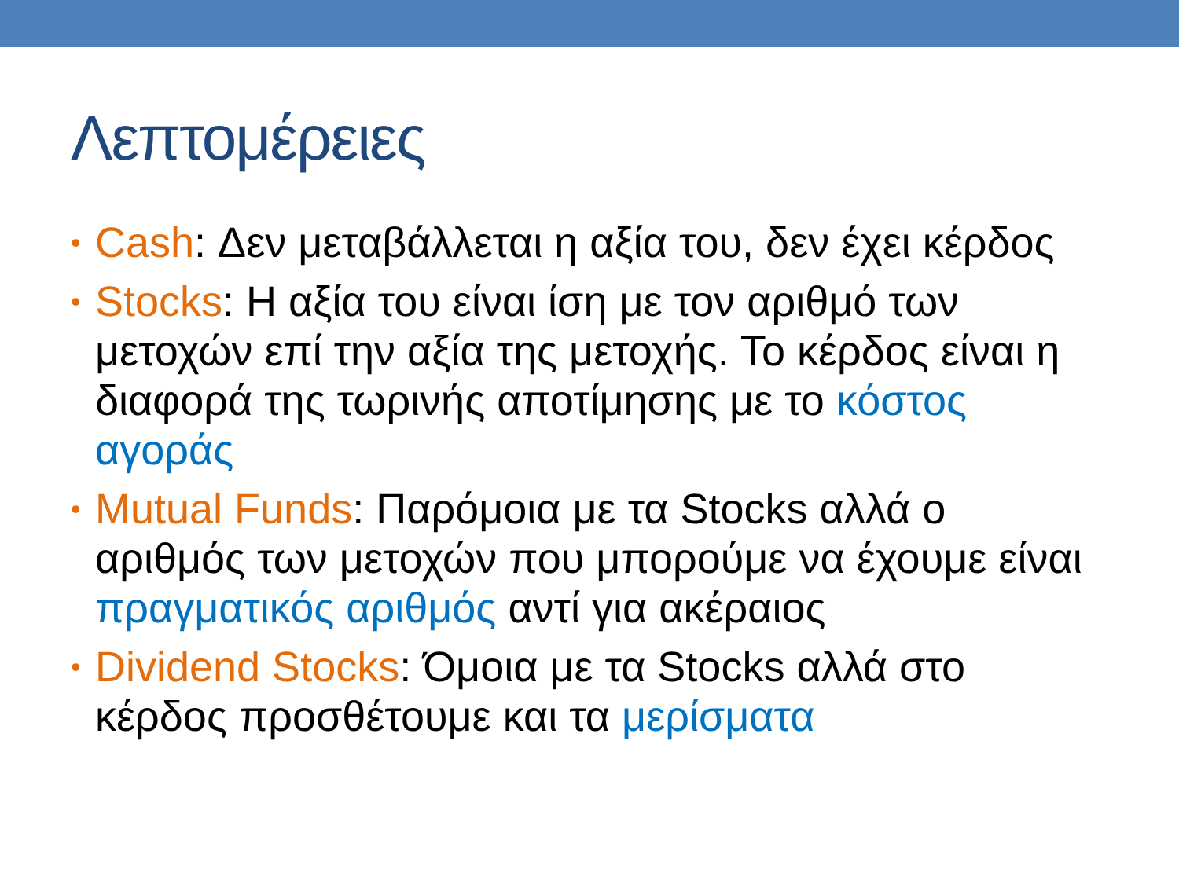Λεπτομέρειες
• Cash: Δεν μεταβάλλεται η αξία του, δεν έχει κέρδος
• Stocks: Η αξία του είναι ίση με τον αριθμό των μετοχών επί την αξία της μετοχής. Το κέρδος είναι η διαφορά της τωρινής αποτίμησης με το κόστος αγοράς
• Mutual Funds: Παρόμοια με τα Stocks αλλά ο αριθμός των μετοχών που μπορούμε να έχουμε είναι πραγματικός αριθμός αντί για ακέραιος
• Dividend Stocks: Όμοια με τα Stocks αλλά στο κέρδος προσθέτουμε και τα μερίσματα